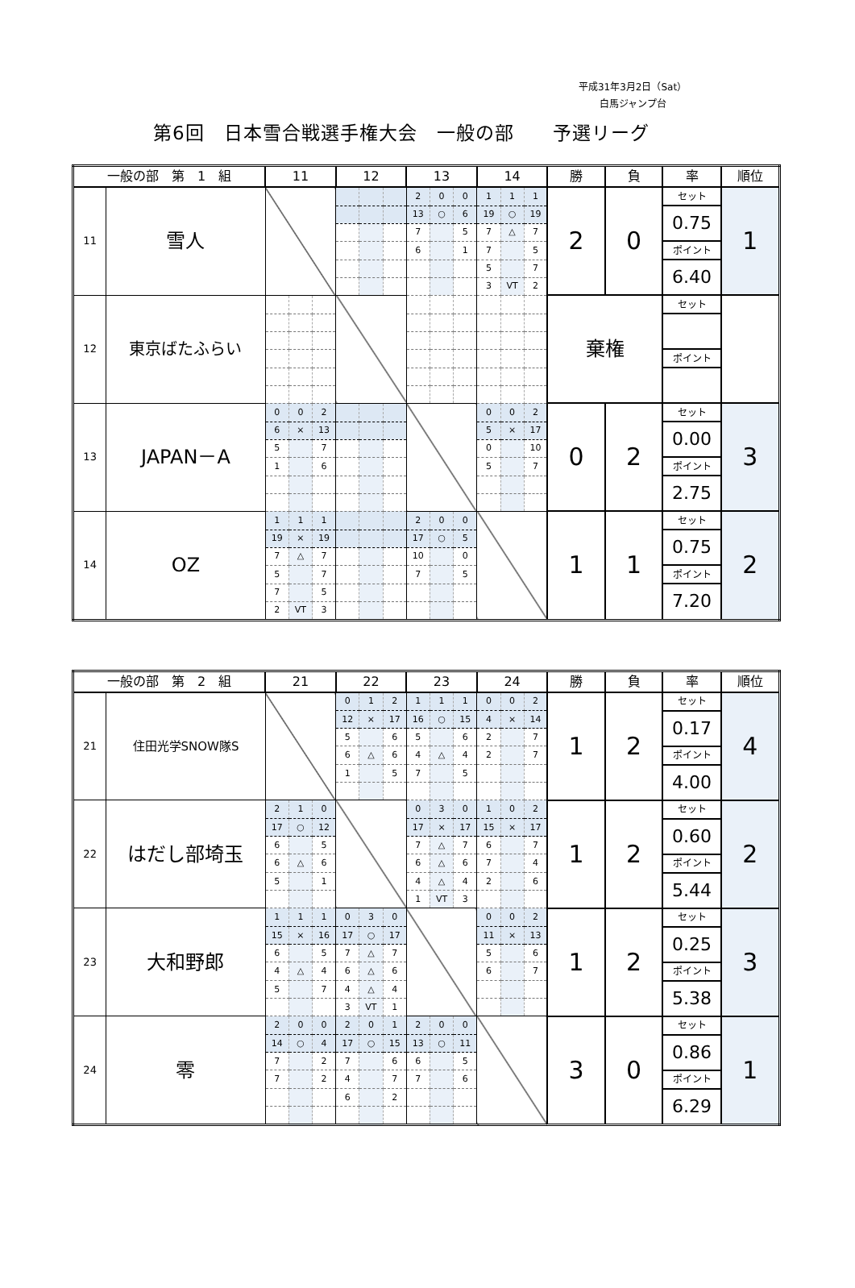平成31年3月2日（Sat）
白馬ジャンプ台
第6回　日本雪合戦選手権大会　一般の部　　予選リーグ
| 一般の部 第 1 組 | | 11 | | | 12 | | | 13 | | | 14 | | | 勝 | 負 | 率 | 順位 |
| --- | --- | --- | --- | --- | --- | --- | --- | --- | --- | --- | --- | --- | --- | --- | --- | --- | --- |
| 11 | 雪人 | | | | | | | 2 | 0 | 0 | 1 | 1 | 1 | 2 | 0 | セット | 1 |
| | | | | | | | | 13 | ○ | 6 | 19 | ○ | 19 | | | 0.75 | |
| | | | | | | | | 7 | | 5 | 7 | △ | 7 | | | | |
| | | | | | | | | 6 | | 1 | 7 | | 5 | | | ポイント | |
| | | | | | | | | | | | 5 | | 7 | | | 6.40 | |
| | | | | | | | | | | | 3 | VT | 2 | | | | |
| 12 | 東京ばたふらい | | | | | | | | | | | | | 棄権 | | セット | |
| | | | | | | | | | | | | | | | | ポイント | |
| 13 | JAPAN－A | 0 | 0 | 2 | | | | | | | 0 | 0 | 2 | 0 | 2 | セット | 3 |
| | | 6 | × | 13 | | | | | | | 5 | × | 17 | | | 0.00 | |
| | | 5 | | 7 | | | | | | | 0 | | 10 | | | | |
| | | 1 | | 6 | | | | | | | 5 | | 7 | | | ポイント | |
| | | | | | | | | | | | | | | | | 2.75 | |
| 14 | OZ | 1 | 1 | 1 | | | | 2 | 0 | 0 | | | | 1 | 1 | セット | 2 |
| | | 19 | × | 19 | | | | 17 | ○ | 5 | | | | | | 0.75 | |
| | | 7 | △ | 7 | | | | 10 | | 0 | | | | | | | |
| | | 5 | | 7 | | | | 7 | | 5 | | | | | | ポイント | |
| | | 7 | | 5 | | | | | | | | | | | | 7.20 | |
| | | 2 | VT | 3 | | | | | | | | | | | | | |
| 一般の部 第 2 組 | | 21 | | | 22 | | | 23 | | | 24 | | | 勝 | 負 | 率 | 順位 |
| --- | --- | --- | --- | --- | --- | --- | --- | --- | --- | --- | --- | --- | --- | --- | --- | --- | --- |
| 21 | 住田光学SNOW隊S | | | | 0 | 1 | 2 | 1 | 1 | 1 | 0 | 0 | 2 | 1 | 2 | セット | 4 |
| | | | | | 12 | × | 17 | 16 | ○ | 15 | 4 | × | 14 | | | 0.17 | |
| | | | | | 5 | | 6 | 5 | | 6 | 2 | | 7 | | | | |
| | | | | | 6 | △ | 6 | 4 | △ | 4 | 2 | | 7 | | | ポイント | |
| | | | | | 1 | | 5 | 7 | | 5 | | | | | | 4.00 | |
| 22 | はだし部埼玉 | 2 | 1 | 0 | | | | 0 | 3 | 0 | 1 | 0 | 2 | 1 | 2 | セット | 2 |
| | | 17 | ○ | 12 | | | | 17 | × | 17 | 15 | × | 17 | | | 0.60 | |
| | | 6 | | 5 | | | | 7 | △ | 7 | 6 | | 7 | | | | |
| | | 6 | △ | 6 | | | | 6 | △ | 6 | 7 | | 4 | | | ポイント | |
| | | 5 | | 1 | | | | 4 | △ | 4 | 2 | | 6 | | | 5.44 | |
| | | | | | | | | 1 | VT | 3 | | | | | | | |
| 23 | 大和野郎 | 1 | 1 | 1 | 0 | 3 | 0 | | | | 0 | 0 | 2 | 1 | 2 | セット | 3 |
| | | 15 | × | 16 | 17 | ○ | 17 | | | | 11 | × | 13 | | | 0.25 | |
| | | 6 | | 5 | 7 | △ | 7 | | | | 5 | | 6 | | | | |
| | | 4 | △ | 4 | 6 | △ | 6 | | | | 6 | | 7 | | | ポイント | |
| | | 5 | | 7 | 4 | △ | 4 | | | | | | | | | 5.38 | |
| | | | | | 3 | VT | 1 | | | | | | | | | | |
| 24 | 零 | 2 | 0 | 0 | 2 | 0 | 1 | 2 | 0 | 0 | | | | 3 | 0 | セット | 1 |
| | | 14 | ○ | 4 | 17 | ○ | 15 | 13 | ○ | 11 | | | | | | 0.86 | |
| | | 7 | | 2 | 7 | | 6 | 6 | | 5 | | | | | | | |
| | | 7 | | 2 | 4 | | 7 | 7 | | 6 | | | | | | ポイント | |
| | | | | | 6 | | 2 | | | | | | | | | 6.29 | |